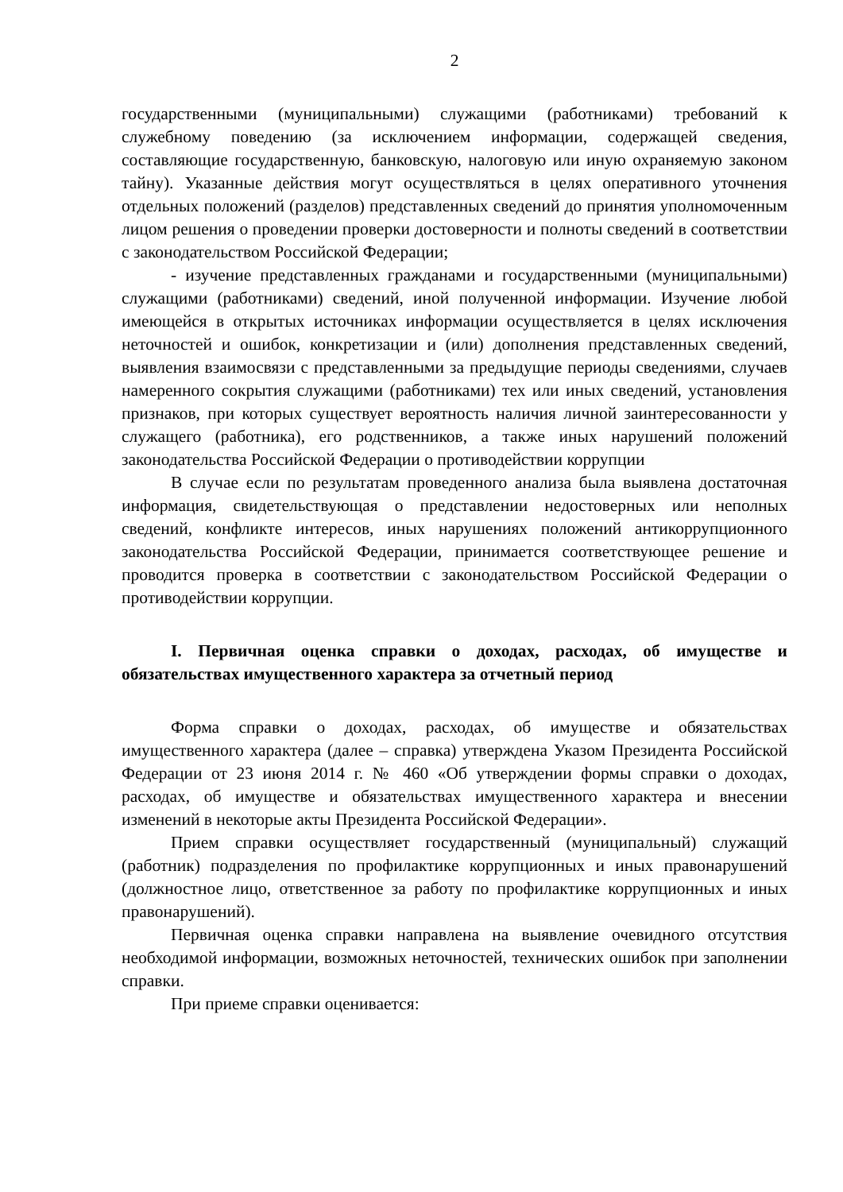2
государственными (муниципальными) служащими (работниками) требований к служебному поведению (за исключением информации, содержащей сведения, составляющие государственную, банковскую, налоговую или иную охраняемую законом тайну). Указанные действия могут осуществляться в целях оперативного уточнения отдельных положений (разделов) представленных сведений до принятия уполномоченным лицом решения о проведении проверки достоверности и полноты сведений в соответствии с законодательством Российской Федерации;
- изучение представленных гражданами и государственными (муниципальными) служащими (работниками) сведений, иной полученной информации. Изучение любой имеющейся в открытых источниках информации осуществляется в целях исключения неточностей и ошибок, конкретизации и (или) дополнения представленных сведений, выявления взаимосвязи с представленными за предыдущие периоды сведениями, случаев намеренного сокрытия служащими (работниками) тех или иных сведений, установления признаков, при которых существует вероятность наличия личной заинтересованности у служащего (работника), его родственников, а также иных нарушений положений законодательства Российской Федерации о противодействии коррупции
В случае если по результатам проведенного анализа была выявлена достаточная информация, свидетельствующая о представлении недостоверных или неполных сведений, конфликте интересов, иных нарушениях положений антикоррупционного законодательства Российской Федерации, принимается соответствующее решение и проводится проверка в соответствии с законодательством Российской Федерации о противодействии коррупции.
I. Первичная оценка справки о доходах, расходах, об имуществе и обязательствах имущественного характера за отчетный период
Форма справки о доходах, расходах, об имуществе и обязательствах имущественного характера (далее – справка) утверждена Указом Президента Российской Федерации от 23 июня 2014 г. № 460 «Об утверждении формы справки о доходах, расходах, об имуществе и обязательствах имущественного характера и внесении изменений в некоторые акты Президента Российской Федерации».
Прием справки осуществляет государственный (муниципальный) служащий (работник) подразделения по профилактике коррупционных и иных правонарушений (должностное лицо, ответственное за работу по профилактике коррупционных и иных правонарушений).
Первичная оценка справки направлена на выявление очевидного отсутствия необходимой информации, возможных неточностей, технических ошибок при заполнении справки.
При приеме справки оценивается: